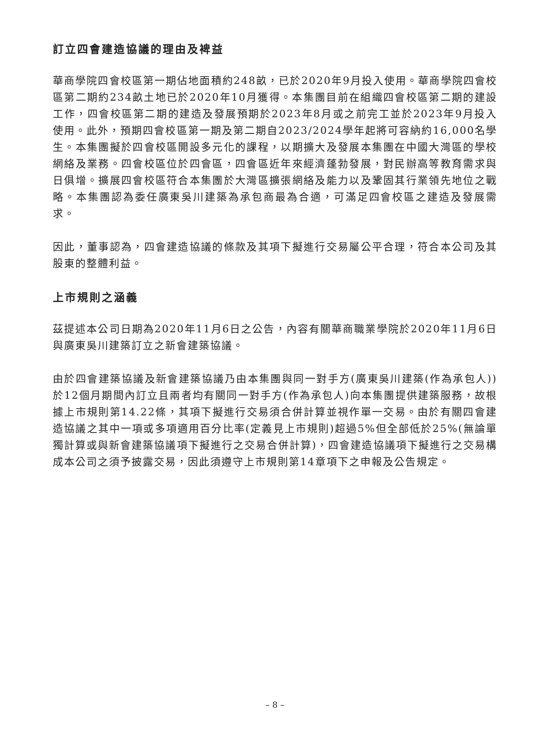訂立四會建造協議的理由及裨益
華商學院四會校區第一期佔地面積約248畝，已於2020年9月投入使用。華商學院四會校區第二期約234畝土地已於2020年10月獲得。本集團目前在組織四會校區第二期的建設工作，四會校區第二期的建造及發展預期於2023年8月或之前完工並於2023年9月投入使用。此外，預期四會校區第一期及第二期自2023/2024學年起將可容納約16,000名學生。本集團擬於四會校區開設多元化的課程，以期擴大及發展本集團在中國大灣區的學校網絡及業務。四會校區位於四會區，四會區近年來經濟蓬勃發展，對民辦高等教育需求與日俱增。擴展四會校區符合本集團於大灣區擴張網絡及能力以及鞏固其行業領先地位之戰略。本集團認為委任廣東吳川建築為承包商最為合適，可滿足四會校區之建造及發展需求。
因此，董事認為，四會建造協議的條款及其項下擬進行交易屬公平合理，符合本公司及其股東的整體利益。
上市規則之涵義
茲提述本公司日期為2020年11月6日之公告，內容有關華商職業學院於2020年11月6日與廣東吳川建築訂立之新會建築協議。
由於四會建築協議及新會建築協議乃由本集團與同一對手方(廣東吳川建築(作為承包人))於12個月期間內訂立且兩者均有關同一對手方(作為承包人)向本集團提供建築服務，故根據上市規則第14.22條，其項下擬進行交易須合併計算並視作單一交易。由於有關四會建造協議之其中一項或多項適用百分比率(定義見上市規則)超過5%但全部低於25%(無論單獨計算或與新會建築協議項下擬進行之交易合併計算)，四會建造協議項下擬進行之交易構成本公司之須予披露交易，因此須遵守上市規則第14章項下之申報及公告規定。
– 8 –